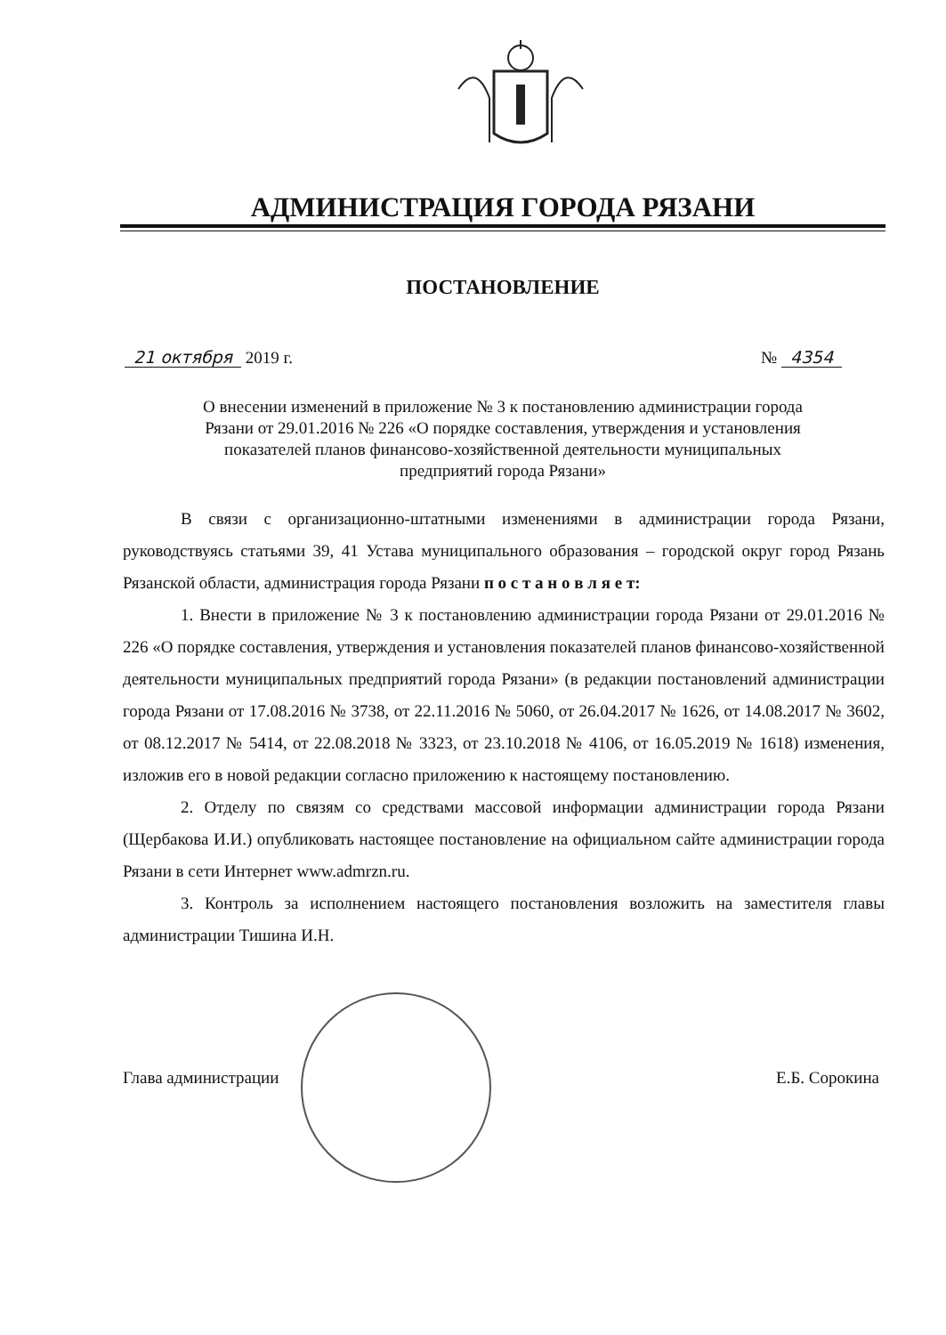АДМИНИСТРАЦИЯ ГОРОДА РЯЗАНИ
ПОСТАНОВЛЕНИЕ
21 октября 2019 г. № 4354
О внесении изменений в приложение № 3 к постановлению администрации города Рязани от 29.01.2016 № 226 «О порядке составления, утверждения и установления показателей планов финансово-хозяйственной деятельности муниципальных предприятий города Рязани»
В связи с организационно-штатными изменениями в администрации города Рязани, руководствуясь статьями 39, 41 Устава муниципального образования – городской округ город Рязань Рязанской области, администрация города Рязани п о с т а н о в л я е т:
1. Внести в приложение № 3 к постановлению администрации города Рязани от 29.01.2016 № 226 «О порядке составления, утверждения и установления показателей планов финансово-хозяйственной деятельности муниципальных предприятий города Рязани» (в редакции постановлений администрации города Рязани от 17.08.2016 № 3738, от 22.11.2016 № 5060, от 26.04.2017 № 1626, от 14.08.2017 № 3602, от 08.12.2017 № 5414, от 22.08.2018 № 3323, от 23.10.2018 № 4106, от 16.05.2019 № 1618) изменения, изложив его в новой редакции согласно приложению к настоящему постановлению.
2. Отделу по связям со средствами массовой информации администрации города Рязани (Щербакова И.И.) опубликовать настоящее постановление на официальном сайте администрации города Рязани в сети Интернет www.admrzn.ru.
3. Контроль за исполнением настоящего постановления возложить на заместителя главы администрации Тишина И.Н.
Глава администрации Е.Б. Сорокина